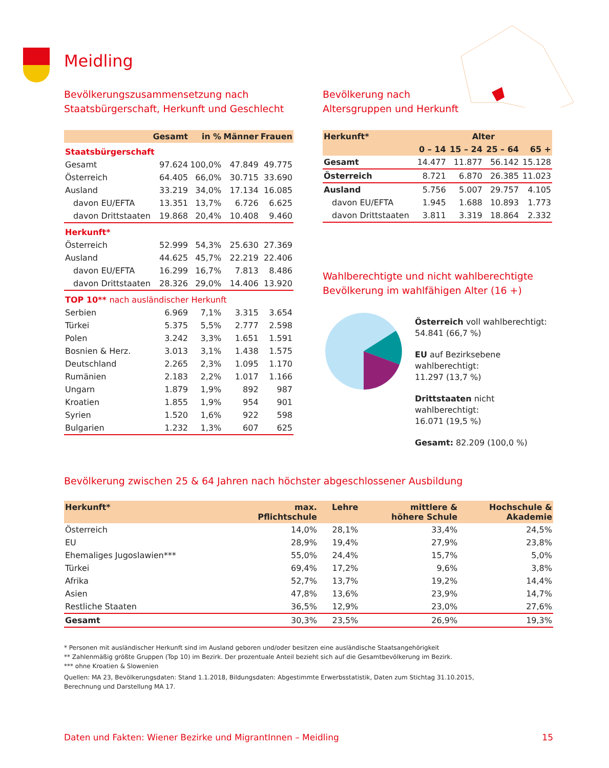Meidling
Bevölkerungszusammensetzung nach
Staatsbürgerschaft, Herkunft und Geschlecht
| | Gesamt | in % | Männer | Frauen |
| --- | --- | --- | --- | --- |
| Staatsbürgerschaft | | | | |
| Gesamt | 97.624 | 100,0% | 47.849 | 49.775 |
| Österreich | 64.405 | 66,0% | 30.715 | 33.690 |
| Ausland | 33.219 | 34,0% | 17.134 | 16.085 |
| davon EU/EFTA | 13.351 | 13,7% | 6.726 | 6.625 |
| davon Drittstaaten | 19.868 | 20,4% | 10.408 | 9.460 |
| Herkunft* | | | | |
| Österreich | 52.999 | 54,3% | 25.630 | 27.369 |
| Ausland | 44.625 | 45,7% | 22.219 | 22.406 |
| davon EU/EFTA | 16.299 | 16,7% | 7.813 | 8.486 |
| davon Drittstaaten | 28.326 | 29,0% | 14.406 | 13.920 |
| TOP 10** nach ausländischer Herkunft | | | | |
| Serbien | 6.969 | 7,1% | 3.315 | 3.654 |
| Türkei | 5.375 | 5,5% | 2.777 | 2.598 |
| Polen | 3.242 | 3,3% | 1.651 | 1.591 |
| Bosnien & Herz. | 3.013 | 3,1% | 1.438 | 1.575 |
| Deutschland | 2.265 | 2,3% | 1.095 | 1.170 |
| Rumänien | 2.183 | 2,2% | 1.017 | 1.166 |
| Ungarn | 1.879 | 1,9% | 892 | 987 |
| Kroatien | 1.855 | 1,9% | 954 | 901 |
| Syrien | 1.520 | 1,6% | 922 | 598 |
| Bulgarien | 1.232 | 1,3% | 607 | 625 |
Bevölkerung nach
Altersgruppen und Herkunft
| Herkunft* | Alter | | | |
| --- | --- | --- | --- | --- |
| | 0 – 14 | 15 – 24 | 25 – 64 | 65 + |
| Gesamt | 14.477 | 11.877 | 56.142 | 15.128 |
| Österreich | 8.721 | 6.870 | 26.385 | 11.023 |
| Ausland | 5.756 | 5.007 | 29.757 | 4.105 |
| davon EU/EFTA | 1.945 | 1.688 | 10.893 | 1.773 |
| davon Drittstaaten | 3.811 | 3.319 | 18.864 | 2.332 |
Wahlberechtigte und nicht wahlberechtigte
Bevölkerung im wahlfähigen Alter (16 +)
Österreich voll wahlberechtigt:
54.841 (66,7 %)
EU auf Bezirksebene wahlberechtigt:
11.297 (13,7 %)
Drittstaaten nicht wahlberechtigt:
16.071 (19,5 %)
Gesamt: 82.209 (100,0 %)
Bevölkerung zwischen 25 & 64 Jahren nach höchster abgeschlossener Ausbildung
| Herkunft* | max. Pflichtschule | Lehre | mittlere & höhere Schule | Hochschule & Akademie |
| --- | --- | --- | --- | --- |
| Österreich | 14,0% | 28,1% | 33,4% | 24,5% |
| EU | 28,9% | 19,4% | 27,9% | 23,8% |
| Ehemaliges Jugoslawien*** | 55,0% | 24,4% | 15,7% | 5,0% |
| Türkei | 69,4% | 17,2% | 9,6% | 3,8% |
| Afrika | 52,7% | 13,7% | 19,2% | 14,4% |
| Asien | 47,8% | 13,6% | 23,9% | 14,7% |
| Restliche Staaten | 36,5% | 12,9% | 23,0% | 27,6% |
| Gesamt | 30,3% | 23,5% | 26,9% | 19,3% |
* Personen mit ausländischer Herkunft sind im Ausland geboren und/oder besitzen eine ausländische Staatsangehörigkeit
** Zahlenmäßig größte Gruppen (Top 10) im Bezirk. Der prozentuale Anteil bezieht sich auf die Gesamtbevölkerung im Bezirk.
*** ohne Kroatien & Slowenien
Quellen: MA 23, Bevölkerungsdaten: Stand 1.1.2018, Bildungsdaten: Abgestimmte Erwerbsstatistik, Daten zum Stichtag 31.10.2015,
Berechnung und Darstellung MA 17.
Daten und Fakten: Wiener Bezirke und MigrantInnen – Meidling 15